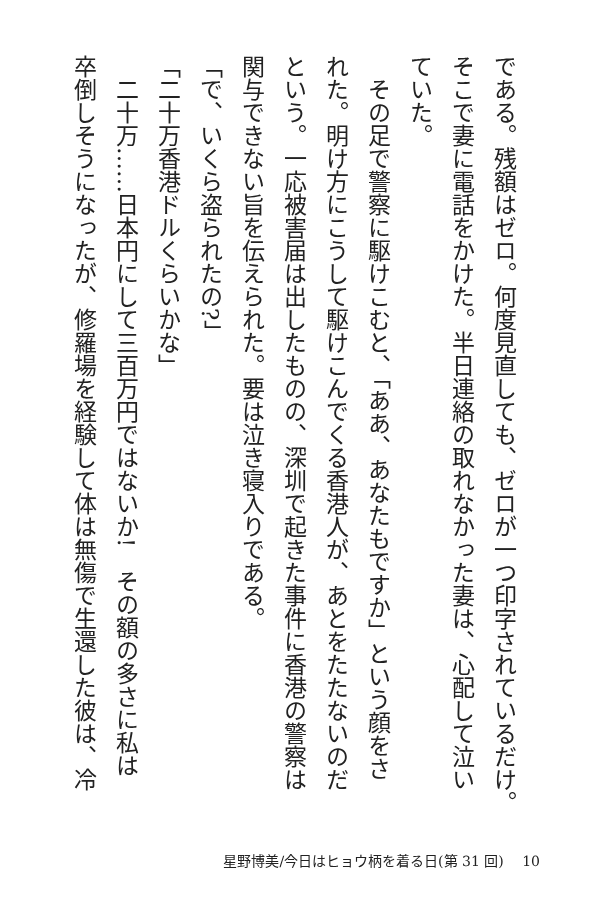である。残額はゼロ。何度見直しても、ゼロが一つ印字されているだけ。
そこで妻に電話をかけた。半日連絡の取れなかった妻は、心配して泣い
ていた。
　その足で警察に駆けこむと、「ああ、あなたもですか」という顔をさ
れた。明け方にこうして駆けこんでくる香港人が、あとをたたないのだ
という。一応被害届は出したものの、深圳で起きた事件に香港の警察は
関与できない旨を伝えられた。要は泣き寝入りである。
「で、いくら盗られたの?」
「二十万香港ドルくらいかな」
　二十万……日本円にして三百万円ではないか!　その額の多さに私は
卒倒しそうになったが、修羅場を経験して体は無傷で生還した彼は、冷
星野博美/今日はヒョウ柄を着る日(第 31 回)　 10